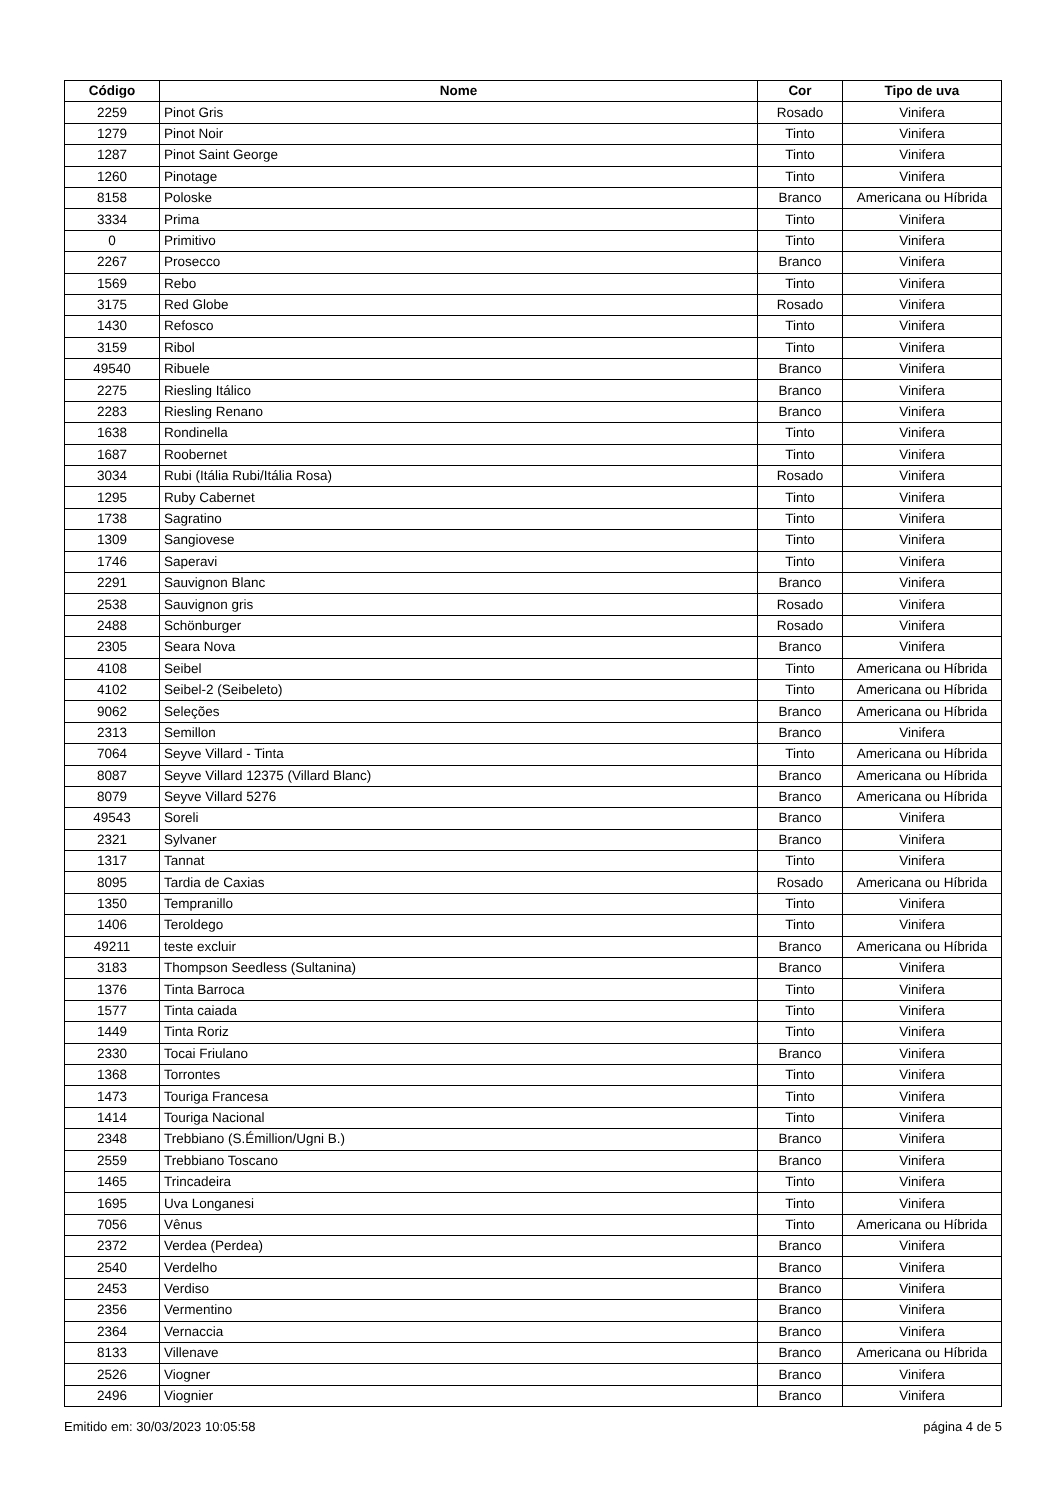| Código | Nome | Cor | Tipo de uva |
| --- | --- | --- | --- |
| 2259 | Pinot Gris | Rosado | Vinifera |
| 1279 | Pinot Noir | Tinto | Vinifera |
| 1287 | Pinot Saint George | Tinto | Vinifera |
| 1260 | Pinotage | Tinto | Vinifera |
| 8158 | Poloske | Branco | Americana ou Híbrida |
| 3334 | Prima | Tinto | Vinifera |
| 0 | Primitivo | Tinto | Vinifera |
| 2267 | Prosecco | Branco | Vinifera |
| 1569 | Rebo | Tinto | Vinifera |
| 3175 | Red Globe | Rosado | Vinifera |
| 1430 | Refosco | Tinto | Vinifera |
| 3159 | Ribol | Tinto | Vinifera |
| 49540 | Ribuele | Branco | Vinifera |
| 2275 | Riesling Itálico | Branco | Vinifera |
| 2283 | Riesling Renano | Branco | Vinifera |
| 1638 | Rondinella | Tinto | Vinifera |
| 1687 | Roobernet | Tinto | Vinifera |
| 3034 | Rubi (Itália Rubi/Itália Rosa) | Rosado | Vinifera |
| 1295 | Ruby Cabernet | Tinto | Vinifera |
| 1738 | Sagratino | Tinto | Vinifera |
| 1309 | Sangiovese | Tinto | Vinifera |
| 1746 | Saperavi | Tinto | Vinifera |
| 2291 | Sauvignon Blanc | Branco | Vinifera |
| 2538 | Sauvignon gris | Rosado | Vinifera |
| 2488 | Schönburger | Rosado | Vinifera |
| 2305 | Seara Nova | Branco | Vinifera |
| 4108 | Seibel | Tinto | Americana ou Híbrida |
| 4102 | Seibel-2 (Seibeleto) | Tinto | Americana ou Híbrida |
| 9062 | Seleções | Branco | Americana ou Híbrida |
| 2313 | Semillon | Branco | Vinifera |
| 7064 | Seyve Villard - Tinta | Tinto | Americana ou Híbrida |
| 8087 | Seyve Villard 12375 (Villard Blanc) | Branco | Americana ou Híbrida |
| 8079 | Seyve Villard 5276 | Branco | Americana ou Híbrida |
| 49543 | Soreli | Branco | Vinifera |
| 2321 | Sylvaner | Branco | Vinifera |
| 1317 | Tannat | Tinto | Vinifera |
| 8095 | Tardia de Caxias | Rosado | Americana ou Híbrida |
| 1350 | Tempranillo | Tinto | Vinifera |
| 1406 | Teroldego | Tinto | Vinifera |
| 49211 | teste excluir | Branco | Americana ou Híbrida |
| 3183 | Thompson Seedless (Sultanina) | Branco | Vinifera |
| 1376 | Tinta Barroca | Tinto | Vinifera |
| 1577 | Tinta caiada | Tinto | Vinifera |
| 1449 | Tinta Roriz | Tinto | Vinifera |
| 2330 | Tocai Friulano | Branco | Vinifera |
| 1368 | Torrontes | Tinto | Vinifera |
| 1473 | Touriga Francesa | Tinto | Vinifera |
| 1414 | Touriga Nacional | Tinto | Vinifera |
| 2348 | Trebbiano (S.Émillion/Ugni B.) | Branco | Vinifera |
| 2559 | Trebbiano Toscano | Branco | Vinifera |
| 1465 | Trincadeira | Tinto | Vinifera |
| 1695 | Uva Longanesi | Tinto | Vinifera |
| 7056 | Vênus | Tinto | Americana ou Híbrida |
| 2372 | Verdea (Perdea) | Branco | Vinifera |
| 2540 | Verdelho | Branco | Vinifera |
| 2453 | Verdiso | Branco | Vinifera |
| 2356 | Vermentino | Branco | Vinifera |
| 2364 | Vernaccia | Branco | Vinifera |
| 8133 | Villenave | Branco | Americana ou Híbrida |
| 2526 | Viogner | Branco | Vinifera |
| 2496 | Viognier | Branco | Vinifera |
Emitido em: 30/03/2023 10:05:58 página 4 de 5